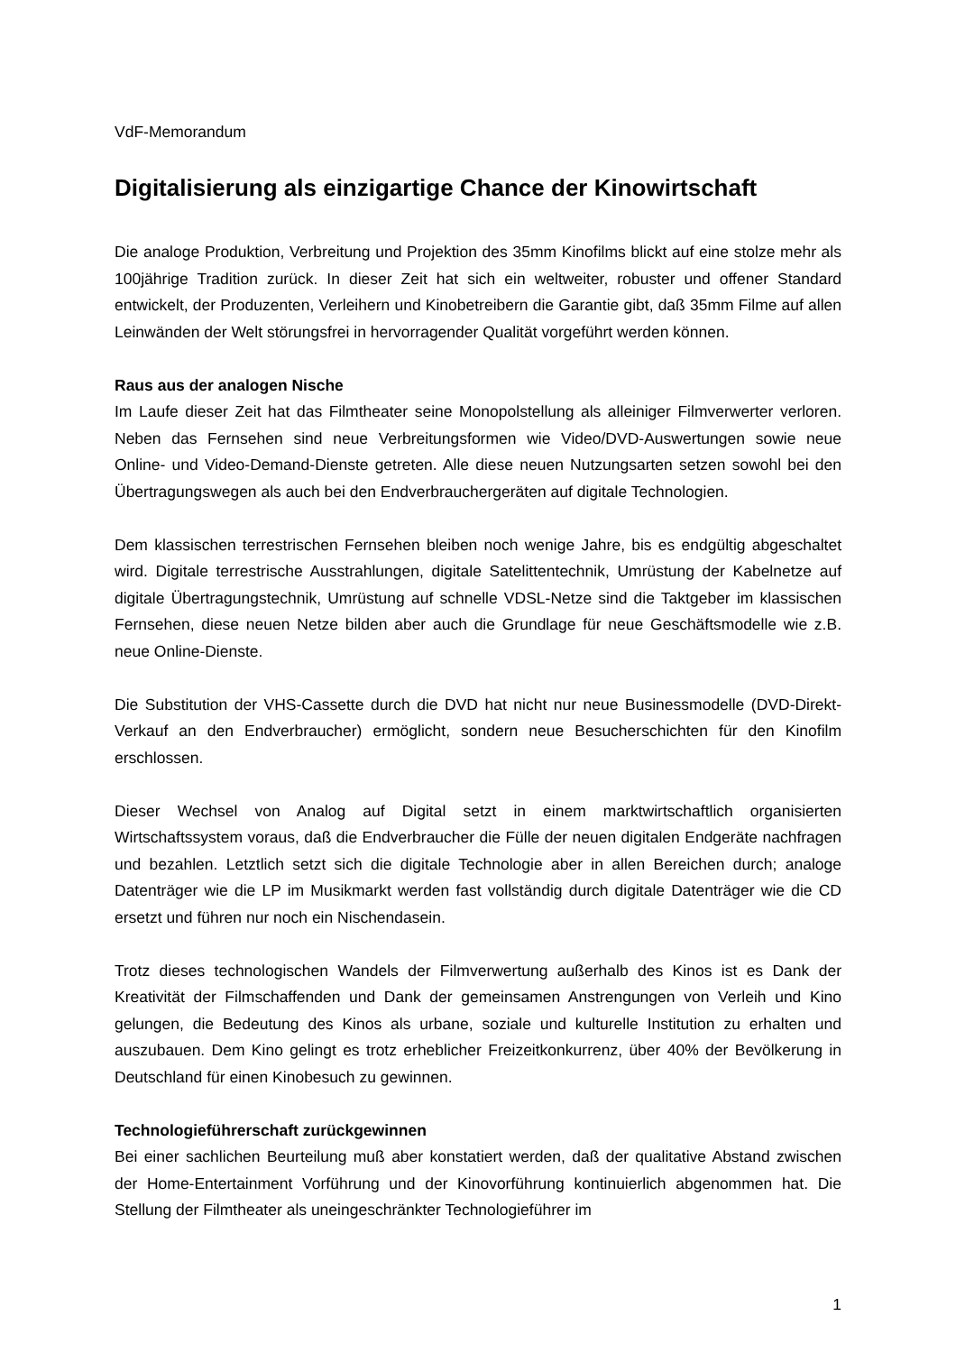VdF-Memorandum
Digitalisierung als einzigartige Chance der Kinowirtschaft
Die analoge Produktion, Verbreitung und Projektion des 35mm Kinofilms blickt auf eine stolze mehr als 100jährige Tradition zurück. In dieser Zeit hat sich ein weltweiter, robuster und offener Standard entwickelt, der Produzenten, Verleihern und Kinobetreibern die Garantie gibt, daß 35mm Filme auf allen Leinwänden der Welt störungsfrei in hervorragender Qualität vorgeführt werden können.
Raus aus der analogen Nische
Im Laufe dieser Zeit hat das Filmtheater seine Monopolstellung als alleiniger Filmverwerter verloren. Neben das Fernsehen sind neue Verbreitungsformen wie Video/DVD-Auswertungen sowie neue Online- und Video-Demand-Dienste getreten. Alle diese neuen Nutzungsarten setzen sowohl bei den Übertragungswegen als auch bei den Endverbrauchergeräten auf digitale Technologien.
Dem klassischen terrestrischen Fernsehen bleiben noch wenige Jahre, bis es endgültig abgeschaltet wird. Digitale terrestrische Ausstrahlungen, digitale Satelittentechnik, Umrüstung der Kabelnetze auf digitale Übertragungstechnik, Umrüstung auf schnelle VDSL-Netze sind die Taktgeber im klassischen Fernsehen, diese neuen Netze bilden aber auch die Grundlage für neue Geschäftsmodelle wie z.B. neue Online-Dienste.
Die Substitution der VHS-Cassette durch die DVD hat nicht nur neue Businessmodelle (DVD-Direkt-Verkauf an den Endverbraucher) ermöglicht, sondern neue Besucherschichten für den Kinofilm erschlossen.
Dieser Wechsel von Analog auf Digital setzt in einem marktwirtschaftlich organisierten Wirtschaftssystem voraus, daß die Endverbraucher die Fülle der neuen digitalen Endgeräte nachfragen und bezahlen. Letztlich setzt sich die digitale Technologie aber in allen Bereichen durch; analoge Datenträger wie die LP im Musikmarkt werden fast vollständig durch digitale Datenträger wie die CD ersetzt und führen nur noch ein Nischendasein.
Trotz dieses technologischen Wandels der Filmverwertung außerhalb des Kinos ist es Dank der Kreativität der Filmschaffenden und Dank der gemeinsamen Anstrengungen von Verleih und Kino gelungen, die Bedeutung des Kinos als urbane, soziale und kulturelle Institution zu erhalten und auszubauen. Dem Kino gelingt es trotz erheblicher Freizeitkonkurrenz, über 40% der Bevölkerung in Deutschland für einen Kinobesuch zu gewinnen.
Technologieführerschaft zurückgewinnen
Bei einer sachlichen Beurteilung muß aber konstatiert werden, daß der qualitative Abstand zwischen der Home-Entertainment Vorführung und der Kinovorführung kontinuierlich abgenommen hat. Die Stellung der Filmtheater als uneingeschränkter Technologieführer im
1